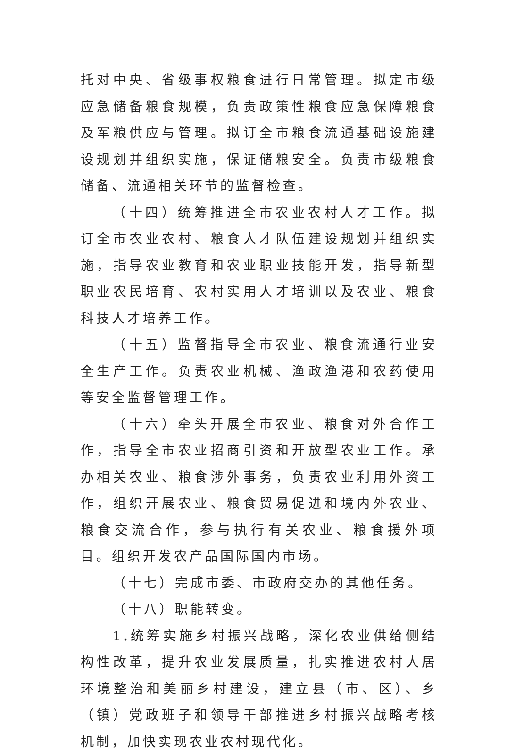托对中央、省级事权粮食进行日常管理。拟定市级应急储备粮食规模，负责政策性粮食应急保障粮食及军粮供应与管理。拟订全市粮食流通基础设施建设规划并组织实施，保证储粮安全。负责市级粮食储备、流通相关环节的监督检查。
（十四）统筹推进全市农业农村人才工作。拟订全市农业农村、粮食人才队伍建设规划并组织实施，指导农业教育和农业职业技能开发，指导新型职业农民培育、农村实用人才培训以及农业、粮食科技人才培养工作。
（十五）监督指导全市农业、粮食流通行业安全生产工作。负责农业机械、渔政渔港和农药使用等安全监督管理工作。
（十六）牵头开展全市农业、粮食对外合作工作，指导全市农业招商引资和开放型农业工作。承办相关农业、粮食涉外事务，负责农业利用外资工作，组织开展农业、粮食贸易促进和境内外农业、粮食交流合作，参与执行有关农业、粮食援外项目。组织开发农产品国际国内市场。
（十七）完成市委、市政府交办的其他任务。
（十八）职能转变。
1.统筹实施乡村振兴战略，深化农业供给侧结构性改革，提升农业发展质量，扎实推进农村人居环境整治和美丽乡村建设，建立县（市、区）、乡（镇）党政班子和领导干部推进乡村振兴战略考核机制，加快实现农业农村现代化。